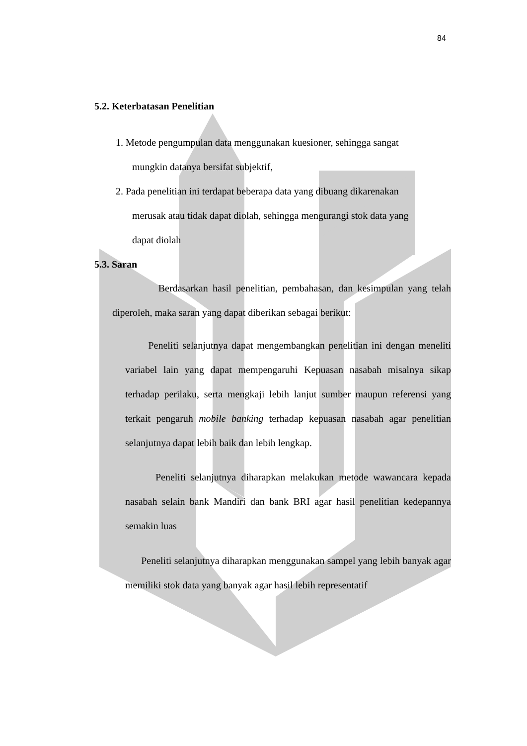84
5.2. Keterbatasan Penelitian
1. Metode pengumpulan data menggunakan kuesioner, sehingga sangat
mungkin datanya bersifat subjektif,
2. Pada penelitian ini terdapat beberapa data yang dibuang dikarenakan
merusak atau tidak dapat diolah, sehingga mengurangi stok data yang
dapat diolah
5.3. Saran
Berdasarkan hasil penelitian, pembahasan, dan kesimpulan yang telah diperoleh, maka saran yang dapat diberikan sebagai berikut:
Peneliti selanjutnya dapat mengembangkan penelitian ini dengan meneliti variabel lain yang dapat mempengaruhi Kepuasan nasabah misalnya sikap terhadap perilaku, serta mengkaji lebih lanjut sumber maupun referensi yang terkait pengaruh mobile banking terhadap kepuasan nasabah agar penelitian selanjutnya dapat lebih baik dan lebih lengkap.
Peneliti selanjutnya diharapkan melakukan metode wawancara kepada nasabah selain bank Mandiri dan bank BRI agar hasil penelitian kedepannya semakin luas
Peneliti selanjutnya diharapkan menggunakan sampel yang lebih banyak agar memiliki stok data yang banyak agar hasil lebih representatif